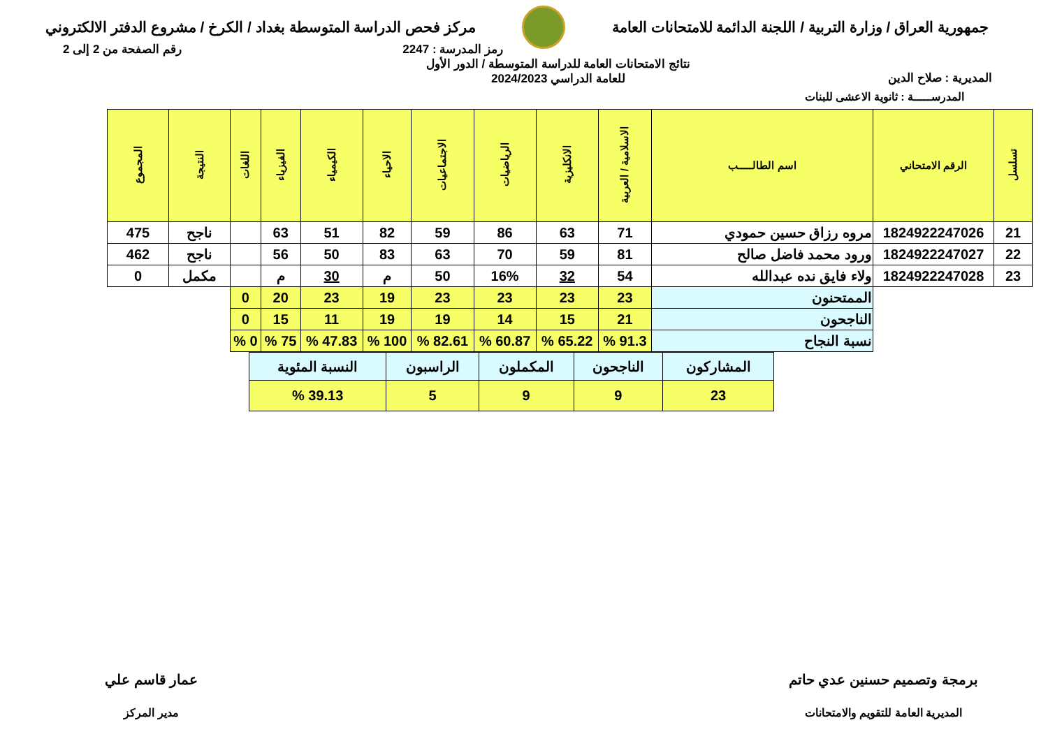جمهورية العراق / وزارة التربية / اللجنة الدائمة للامتحانات العامة
مركز فحص الدراسة المتوسطة بغداد / الكرخ / مشروع الدفتر الالكتروني
رمز المدرسة : 2247 رقم الصفحة من 2 إلى 2
المديرية : صلاح الدين
نتائج الامتحانات العامة للدراسة المتوسطة / الدور الأول
للعامة الدراسي 2024/2023
المدرســـــة : ثانوية الاعشى للبنات
| تسلسل | الرقم الامتحاني | اسم الطالـــــب | الاسلامية / العربية | الانكليزية | الرياضيات | الاجتماعيات | الاحياء | الكيمياء | الفيزياء | اللغات | النتيجة | المجموع |
| --- | --- | --- | --- | --- | --- | --- | --- | --- | --- | --- | --- | --- |
| 21 | 1824922247026 | مروه رزاق حسين حمودي | 71 | 63 | 86 | 59 | 82 | 51 | 63 | | ناجح | 475 |
| 22 | 1824922247027 | ورود محمد فاضل صالح | 81 | 59 | 70 | 63 | 83 | 50 | 56 | | ناجح | 462 |
| 23 | 1824922247028 | ولاء فايق نده عبدالله | 54 | 32 | 16% | 50 | م | 30 | م | | مكمل | 0 |
| | | الممتحنون | 23 | 23 | 23 | 23 | 19 | 23 | 20 | 0 | | |
| | | الناجحون | 21 | 15 | 14 | 19 | 19 | 11 | 15 | 0 | | |
| | | نسبة النجاح | 91.3 % | 65.22 % | 60.87 % | 82.61 % | 100 % | 47.83 % | 75 % | 0 % | | |
| المشاركون | الناجحون | المكملون | الراسبون | النسبة المئوية |
| 23 | 9 | 9 | 5 | 39.13 % |
برمجة وتصميم حسنين عدي حاتم
المديرية العامة للتقويم والامتحانات
عمار قاسم علي
مدير المركز